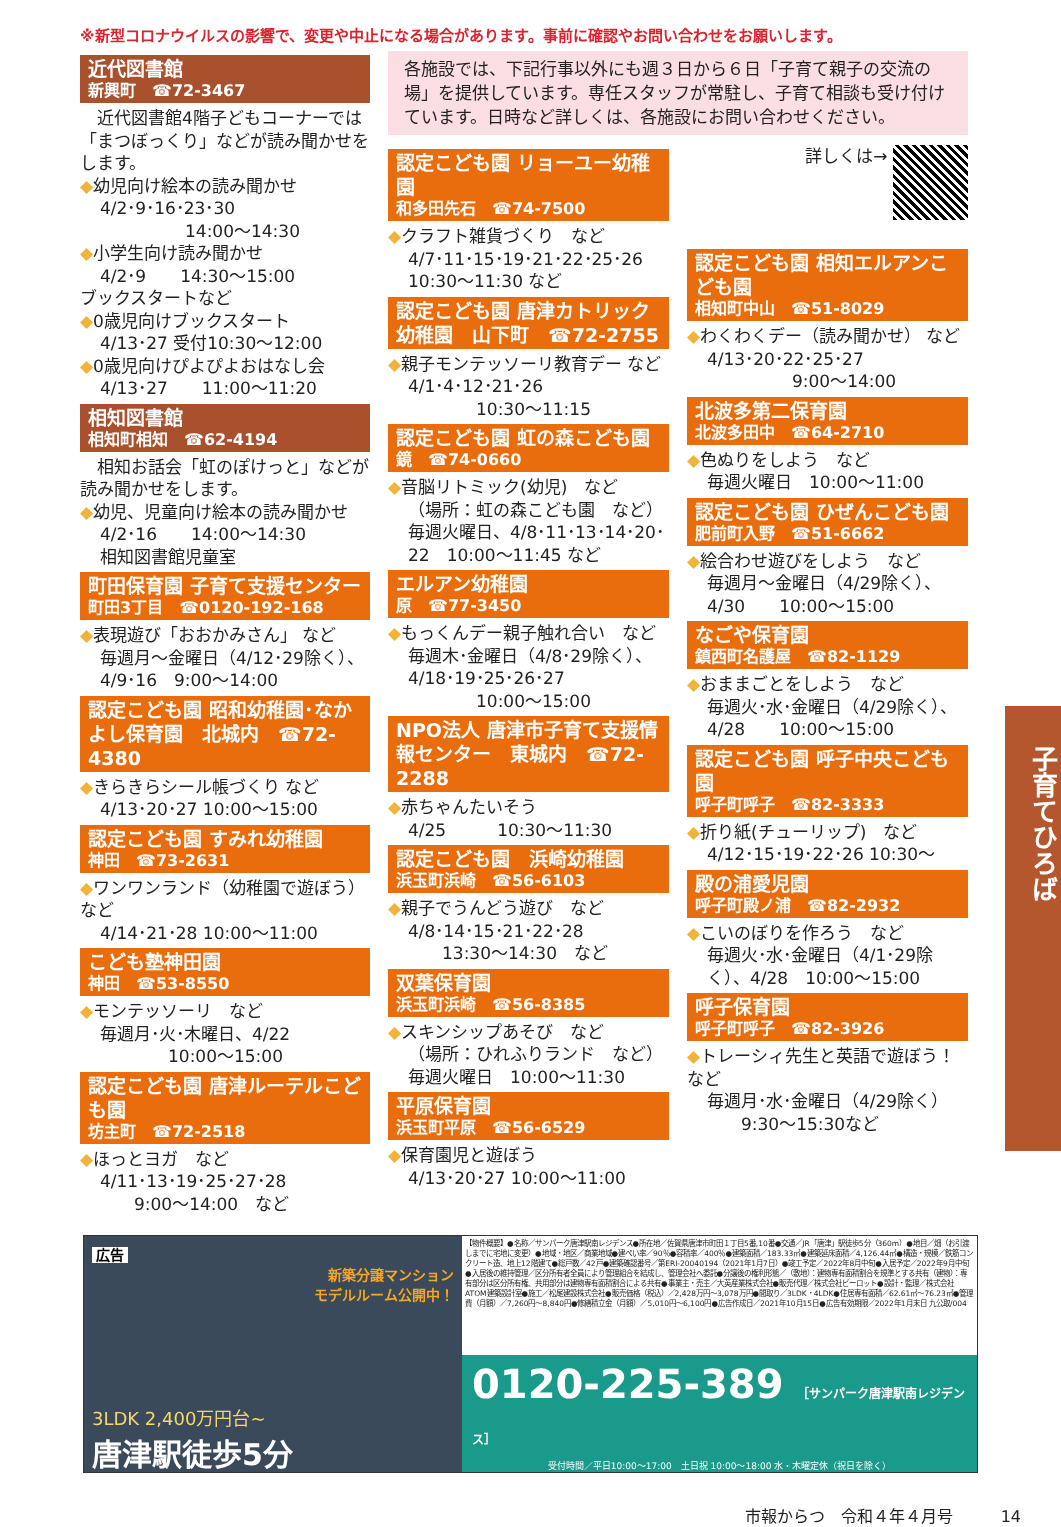※新型コロナウイルスの影響で、変更や中止になる場合があります。事前に確認やお問い合わせをお願いします。
近代図書館
新興町　☎72-3467
　近代図書館4階子どもコーナーでは「まつぼっくり」などが読み聞かせをします。
◆幼児向け絵本の読み聞かせ
4/2･9･16･23･30
　　　　　14:00～14:30
◆小学生向け読み聞かせ
4/2･9　　14:30～15:00
ブックスタートなど
◆0歳児向けブックスタート
4/13･27 受付10:30～12:00
◆0歳児向けぴよぴよおはなし会
4/13･27　　11:00～11:20
相知図書館
相知町相知　☎62-4194
　相知お話会「虹のぽけっと」などが読み聞かせをします。
◆幼児、児童向け絵本の読み聞かせ
4/2･16　　14:00～14:30
相知図書館児童室
町田保育園 子育て支援センター
町田3丁目　☎0120-192-168
◆表現遊び「おおかみさん」 など
毎週月～金曜日（4/12･29除く）、4/9･16　9:00～14:00
認定こども園 昭和幼稚園･なかよし保育園　北城内　☎72-4380
◆きらきらシール帳づくり など
4/13･20･27 10:00～15:00
認定こども園 すみれ幼稚園
神田　☎73-2631
◆ワンワンランド（幼稚園で遊ぼう）など
4/14･21･28 10:00～11:00
こども塾神田園
神田　☎53-8550
◆モンテッソーリ　など
毎週月･火･木曜日、4/22
　　　　10:00～15:00
認定こども園 唐津ルーテルこども園
坊主町　☎72-2518
◆ほっとヨガ　など
4/11･13･19･25･27･28
　　9:00～14:00　など
各施設では、下記行事以外にも週３日から６日「子育て親子の交流の場」を提供しています。専任スタッフが常駐し、子育て相談も受け付けています。日時など詳しくは、各施設にお問い合わせください。
認定こども園 リョーユー幼稚園
和多田先石　☎74-7500
◆クラフト雑貨づくり　など
4/7･11･15･19･21･22･25･26　10:30～11:30 など
認定こども園 唐津カトリック幼稚園　山下町　☎72-2755
◆親子モンテッソーリ教育デー など
4/1･4･12･21･26
　　　　10:30～11:15
認定こども園 虹の森こども園
鏡　☎74-0660
◆音脳リトミック(幼児)　など
（場所：虹の森こども園　など）毎週火曜日、4/8･11･13･14･20･22　10:00～11:45 など
エルアン幼稚園
原　☎77-3450
◆もっくんデー親子触れ合い　など
毎週木･金曜日（4/8･29除く）、4/18･19･25･26･27
　　　　10:00～15:00
NPO法人 唐津市子育て支援情報センター　東城内　☎72-2288
◆赤ちゃんたいそう
4/25　　　10:30～11:30
認定こども園　浜崎幼稚園
浜玉町浜崎　☎56-6103
◆親子でうんどう遊び　など
4/8･14･15･21･22･28
　　13:30～14:30　など
双葉保育園
浜玉町浜崎　☎56-8385
◆スキンシップあそび　など
（場所：ひれふりランド　など）毎週火曜日　10:00～11:30
平原保育園
浜玉町平原　☎56-6529
◆保育園児と遊ぼう
4/13･20･27 10:00～11:00
詳しくは→
認定こども園 相知エルアンこども園
相知町中山　☎51-8029
◆わくわくデー（読み聞かせ） など
4/13･20･22･25･27
　　　　　9:00～14:00
北波多第二保育園
北波多田中　☎64-2710
◆色ぬりをしよう　など
毎週火曜日　10:00～11:00
認定こども園 ひぜんこども園
肥前町入野　☎51-6662
◆絵合わせ遊びをしよう　など
毎週月～金曜日（4/29除く）、4/30　　10:00～15:00
なごや保育園
鎮西町名護屋　☎82-1129
◆おままごとをしよう　など
毎週火･水･金曜日（4/29除く）、4/28　　10:00～15:00
認定こども園 呼子中央こども園
呼子町呼子　☎82-3333
◆折り紙(チューリップ)　など
4/12･15･19･22･26 10:30～
殿の浦愛児園
呼子町殿ノ浦　☎82-2932
◆こいのぼりを作ろう　など
毎週火･水･金曜日（4/1･29除く）、4/28　10:00～15:00
呼子保育園
呼子町呼子　☎82-3926
◆トレーシィ先生と英語で遊ぼう！など
毎週月･水･金曜日（4/29除く）
　　9:30～15:30など
子育てひろば
広告
新築分譲マンション
モデルルーム公開中！
3LDK 2,400万円台~
唐津駅徒歩5分
【物件概要】●名称／サンパーク唐津駅南レジデンス●所在地／佐賀県唐津市町田１丁目5番,10番●交通／JR「唐津」駅徒歩5分（360m）●地目／畑（お引渡しまでに宅地に変更）●地域・地区／商業地域●建ぺい率／90％●容積率／400％●建築面積／183.33㎡●建築延床面積／4,126.44㎡●構造・規模／鉄筋コンクリート造、地上12階建て●総戸数／42戸●建築確認番号／第ERI-20040194（2021年1月7日）●竣工予定／2022年8月中旬●入居予定／2022年9月中旬●入居後の維持管理／区分所有者全員により管理組合を結成し、管理会社へ委託●分譲後の権利形態／（敷地）：建物専有面積割合を規準とする共有（建物）：専有部分は区分所有権、共用部分は建物専有面積割合による共有●事業主・売主／大英産業株式会社●販売代理／株式会社ビーロット●設計・監理／株式会社ATOM建築設計室●施工／松尾建設株式会社●販売価格（税込）／2,428万円～3,078万円●間取り／3LDK・4LDK●住居専有面積／62.61㎡～76.23㎡●管理費（月額）／7,260円～8,840円●修繕積立金（月額）／5,010円～6,100円●広告作成日／2021年10月15日●広告有効期限／2022年1月末日 九公取/004
0120-225-389 ［サンパーク唐津駅南レジデンス］
受付時間／平日10:00～17:00　土日祝 10:00～18:00 水・木曜定休（祝日を除く）
市報からつ　令和４年４月号　　　14